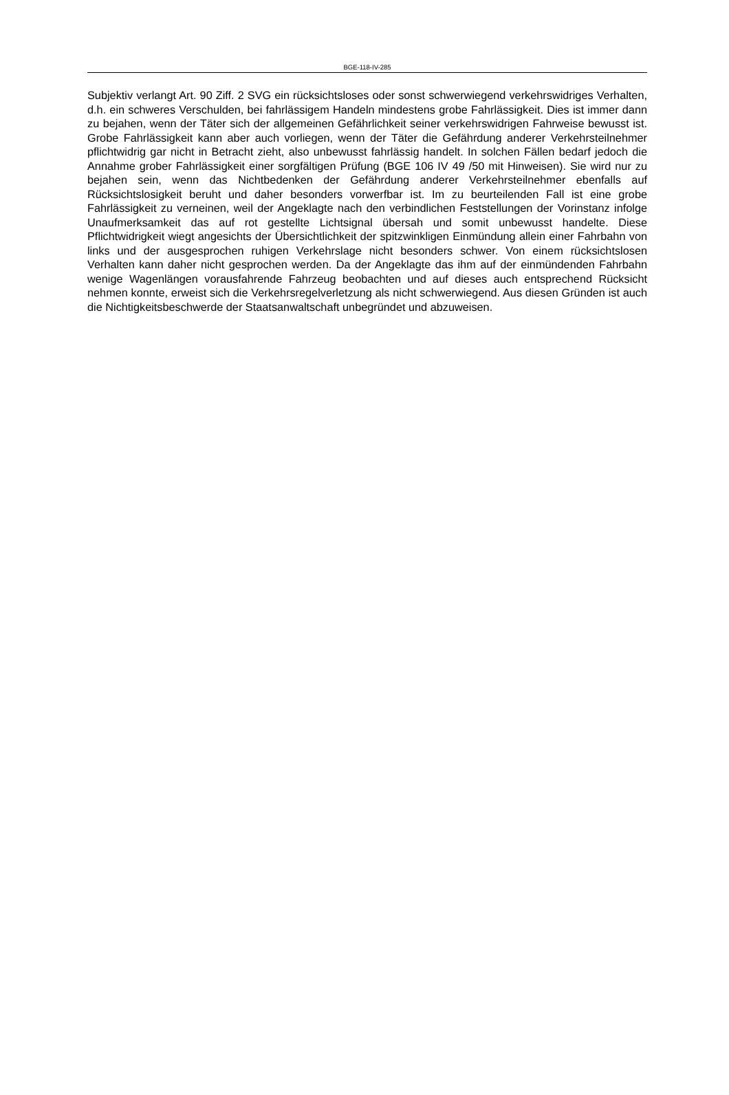BGE-118-IV-285
Subjektiv verlangt Art. 90 Ziff. 2 SVG ein rücksichtsloses oder sonst schwerwiegend verkehrswidriges Verhalten, d.h. ein schweres Verschulden, bei fahrlässigem Handeln mindestens grobe Fahrlässigkeit. Dies ist immer dann zu bejahen, wenn der Täter sich der allgemeinen Gefährlichkeit seiner verkehrswidrigen Fahrweise bewusst ist. Grobe Fahrlässigkeit kann aber auch vorliegen, wenn der Täter die Gefährdung anderer Verkehrsteilnehmer pflichtwidrig gar nicht in Betracht zieht, also unbewusst fahrlässig handelt. In solchen Fällen bedarf jedoch die Annahme grober Fahrlässigkeit einer sorgfältigen Prüfung (BGE 106 IV 49 /50 mit Hinweisen). Sie wird nur zu bejahen sein, wenn das Nichtbedenken der Gefährdung anderer Verkehrsteilnehmer ebenfalls auf Rücksichtslosigkeit beruht und daher besonders vorwerfbar ist. Im zu beurteilenden Fall ist eine grobe Fahrlässigkeit zu verneinen, weil der Angeklagte nach den verbindlichen Feststellungen der Vorinstanz infolge Unaufmerksamkeit das auf rot gestellte Lichtsignal übersah und somit unbewusst handelte. Diese Pflichtwidrigkeit wiegt angesichts der Übersichtlichkeit der spitzwinkligen Einmündung allein einer Fahrbahn von links und der ausgesprochen ruhigen Verkehrslage nicht besonders schwer. Von einem rücksichtslosen Verhalten kann daher nicht gesprochen werden. Da der Angeklagte das ihm auf der einmündenden Fahrbahn wenige Wagenlängen vorausfahrende Fahrzeug beobachten und auf dieses auch entsprechend Rücksicht nehmen konnte, erweist sich die Verkehrsregelverletzung als nicht schwerwiegend. Aus diesen Gründen ist auch die Nichtigkeitsbeschwerde der Staatsanwaltschaft unbegründet und abzuweisen.